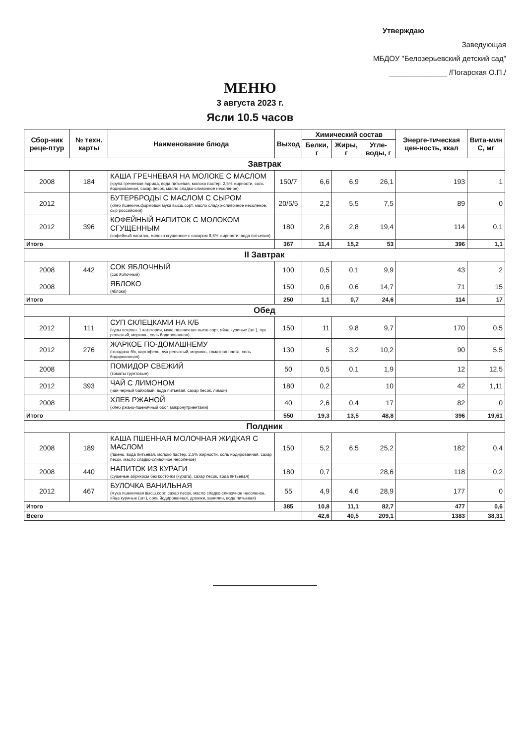Утверждаю
Заведующая
МБДОУ "Белозерьевский детский сад"
______________ /Погарская О.П./
МЕНЮ
3 августа 2023 г.
Ясли 10.5 часов
| Сбор-ник реце-птур | № техн. карты | Наименование блюда | Выход | Химический состав | | | Энерге-тическая цен-ность, ккал | Вита-мин С, мг |
| --- | --- | --- | --- | --- | --- | --- | --- | --- |
| | | | | Белки, г | Жиры, г | Угле-воды, г | | |
| Завтрак | | | | | | | | |
| 2008 | 184 | КАША ГРЕЧНЕВАЯ НА МОЛОКЕ С МАСЛОМ (крупа гречневая ядрица, вода питьевая, молоко пастер. 2,5% жирности, соль йодированная, сахар песок, масло сладко-сливочное несоленое) | 150/7 | 6,6 | 6,9 | 26,1 | 193 | 1 |
| 2012 | | БУТЕРБРОДЫ С МАСЛОМ С СЫРОМ (хлеб пшеничн.формовой мука высш.сорт, масло сладко-сливочное несоленое, сыр российский) | 20/5/5 | 2,2 | 5,5 | 7,5 | 89 | 0 |
| 2012 | 396 | КОФЕЙНЫЙ НАПИТОК С МОЛОКОМ СГУЩЕННЫМ (кофейный напиток, молоко сгущенное с сахаром 8,5% жирности, вода питьевая) | 180 | 2,6 | 2,8 | 19,4 | 114 | 0,1 |
| Итого | | | 367 | 11,4 | 15,2 | 53 | 396 | 1,1 |
| II Завтрак | | | | | | | | |
| 2008 | 442 | СОК ЯБЛОЧНЫЙ (сок яблочный) | 100 | 0,5 | 0,1 | 9,9 | 43 | 2 |
| 2008 | | ЯБЛОКО (яблоки) | 150 | 0,6 | 0,6 | 14,7 | 71 | 15 |
| Итого | | | 250 | 1,1 | 0,7 | 24,6 | 114 | 17 |
| Обед | | | | | | | | |
| 2012 | 111 | СУП СКЛЕЦКАМИ НА К/Б (куры потрош. 1 категории, мука пшеничная высш.сорт, яйца куриные (шт.), лук репчатый, морковь, соль йодированная) | 150 | 11 | 9,8 | 9,7 | 170 | 0,5 |
| 2012 | 276 | ЖАРКОЕ ПО-ДОМАШНЕМУ (говядина б/к, картофель, лук репчатый, морковь, томатная паста, соль йодированная) | 130 | 5 | 3,2 | 10,2 | 90 | 5,5 |
| 2008 | | ПОМИДОР СВЕЖИЙ (томаты грунтовые) | 50 | 0,5 | 0,1 | 1,9 | 12 | 12,5 |
| 2012 | 393 | ЧАЙ С ЛИМОНОМ (чай черный байховый, вода питьевая, сахар песок, лимон) | 180 | 0,2 | | 10 | 42 | 1,11 |
| 2008 | | ХЛЕБ РЖАНОЙ (хлеб ржано-пшеничный обог. микронутриентами) | 40 | 2,6 | 0,4 | 17 | 82 | 0 |
| Итого | | | 550 | 19,3 | 13,5 | 48,8 | 396 | 19,61 |
| Полдник | | | | | | | | |
| 2008 | 189 | КАША ПШЕННАЯ МОЛОЧНАЯ ЖИДКАЯ С МАСЛОМ (пшено, вода питьевая, молоко пастер. 2,5% жирности, соль йодированная, сахар песок, масло сладко-сливочное несоленое) | 150 | 5,2 | 6,5 | 25,2 | 182 | 0,4 |
| 2008 | 440 | НАПИТОК ИЗ КУРАГИ (сушеные абрикосы без косточки (курага), сахар песок, вода питьевая) | 180 | 0,7 | | 28,6 | 118 | 0,2 |
| 2012 | 467 | БУЛОЧКА ВАНИЛЬНАЯ (мука пшеничная высш.сорт, сахар песок, масло сладко-сливочное несоленое, яйца куриные (шт.), соль йодированная, дрожжи, ванилин, вода питьевая) | 55 | 4,9 | 4,6 | 28,9 | 177 | 0 |
| Итого | | | 385 | 10,8 | 11,1 | 82,7 | 477 | 0,6 |
| Всего | | | | 42,6 | 40,5 | 209,1 | 1383 | 38,31 |